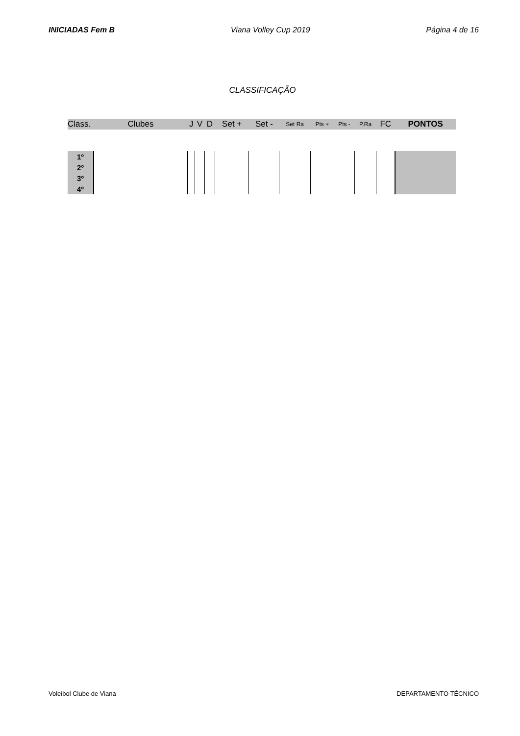INICIADAS Fem B Viana Volley Cup 2019 Página 4 de 16
CLASSIFICAÇÃO
| Class. | Clubes | J | V | D | Set + | Set - | Set Ra | Pts + | Pts - | P.Ra | FC | PONTOS |
| --- | --- | --- | --- | --- | --- | --- | --- | --- | --- | --- | --- | --- |
| 1º | | | | | | | | | | | | |
| 2º | | | | | | | | | | | | |
| 3º | | | | | | | | | | | | |
| 4º | | | | | | | | | | | | |
Voleibol Clube de Viana DEPARTAMENTO TÉCNICO